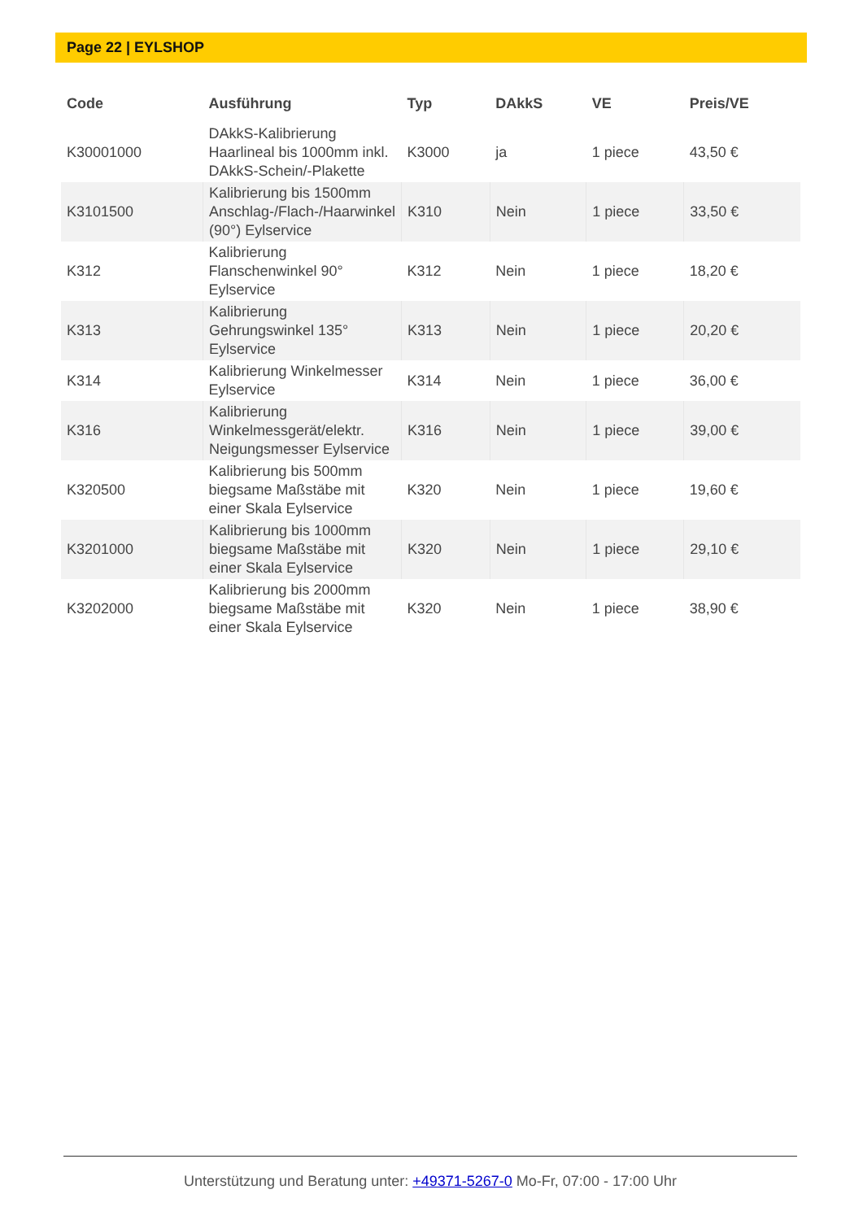Page 22 | EYLSHOP
| Code | Ausführung | Typ | DAkkS | VE | Preis/VE |
| --- | --- | --- | --- | --- | --- |
| K30001000 | DAkkS-Kalibrierung Haarlineal bis 1000mm inkl. DAkkS-Schein/-Plakette | K3000 | ja | 1 piece | 43,50 € |
| K3101500 | Kalibrierung bis 1500mm Anschlag-/Flach-/Haarwinkel (90°) Eylservice | K310 | Nein | 1 piece | 33,50 € |
| K312 | Kalibrierung Flanschenwinkel 90° Eylservice | K312 | Nein | 1 piece | 18,20 € |
| K313 | Kalibrierung Gehrungswinkel 135° Eylservice | K313 | Nein | 1 piece | 20,20 € |
| K314 | Kalibrierung Winkelmesser Eylservice | K314 | Nein | 1 piece | 36,00 € |
| K316 | Kalibrierung Winkelmessgerät/elektr. Neigungsmesser Eylservice | K316 | Nein | 1 piece | 39,00 € |
| K320500 | Kalibrierung bis 500mm biegsame Maßstäbe mit einer Skala Eylservice | K320 | Nein | 1 piece | 19,60 € |
| K3201000 | Kalibrierung bis 1000mm biegsame Maßstäbe mit einer Skala Eylservice | K320 | Nein | 1 piece | 29,10 € |
| K3202000 | Kalibrierung bis 2000mm biegsame Maßstäbe mit einer Skala Eylservice | K320 | Nein | 1 piece | 38,90 € |
Unterstützung und Beratung unter: +49371-5267-0 Mo-Fr, 07:00 - 17:00 Uhr